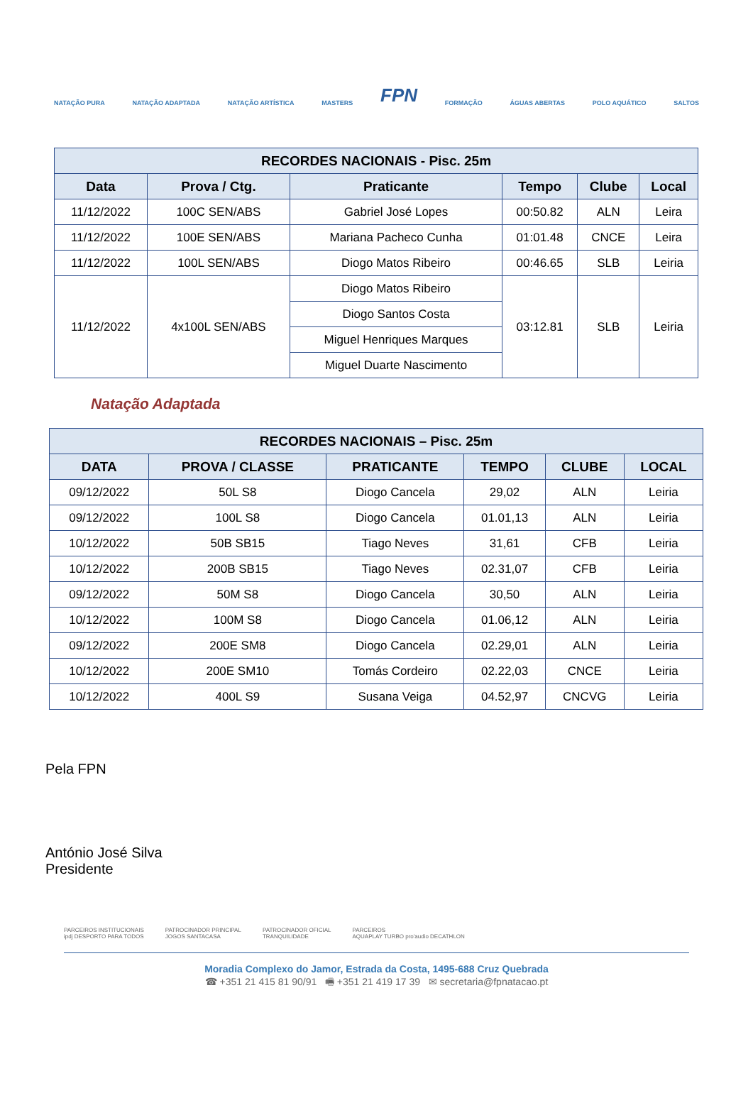NATAÇÃO PURA NATAÇÃO ADAPTADA NATAÇÃO ARTÍSTICA MASTERS FPN FORMAÇÃO ÁGUAS ABERTAS POLO AQUÁTICO SALTOS
| RECORDES NACIONAIS - Pisc. 25m | | | | | |
| --- | --- | --- | --- | --- | --- |
| Data | Prova / Ctg. | Praticante | Tempo | Clube | Local |
| 11/12/2022 | 100C SEN/ABS | Gabriel José Lopes | 00:50.82 | ALN | Leira |
| 11/12/2022 | 100E SEN/ABS | Mariana Pacheco Cunha | 01:01.48 | CNCE | Leira |
| 11/12/2022 | 100L SEN/ABS | Diogo Matos Ribeiro | 00:46.65 | SLB | Leiria |
| 11/12/2022 | 4x100L SEN/ABS | Diogo Matos Ribeiro | 03:12.81 | SLB | Leiria |
| | | Diogo Santos Costa | | | |
| | | Miguel Henriques Marques | | | |
| | | Miguel Duarte Nascimento | | | |
Natação Adaptada
| RECORDES NACIONAIS – Pisc. 25m | | | | | |
| --- | --- | --- | --- | --- | --- |
| DATA | PROVA / CLASSE | PRATICANTE | TEMPO | CLUBE | LOCAL |
| 09/12/2022 | 50L S8 | Diogo Cancela | 29,02 | ALN | Leiria |
| 09/12/2022 | 100L S8 | Diogo Cancela | 01.01,13 | ALN | Leiria |
| 10/12/2022 | 50B SB15 | Tiago Neves | 31,61 | CFB | Leiria |
| 10/12/2022 | 200B SB15 | Tiago Neves | 02.31,07 | CFB | Leiria |
| 09/12/2022 | 50M S8 | Diogo Cancela | 30,50 | ALN | Leiria |
| 10/12/2022 | 100M S8 | Diogo Cancela | 01.06,12 | ALN | Leiria |
| 09/12/2022 | 200E SM8 | Diogo Cancela | 02.29,01 | ALN | Leiria |
| 10/12/2022 | 200E SM10 | Tomás Cordeiro | 02.22,03 | CNCE | Leiria |
| 10/12/2022 | 400L S9 | Susana Veiga | 04.52,97 | CNCVG | Leiria |
Pela FPN
António José Silva
Presidente
PARCEIROS INSTITUCIONAIS
ipdj DESPORTO PARA TODOS PATROCINADOR PRINCIPAL
JOGOS SANTACASA PATROCINADOR OFICIAL
TRANQUILIDADE PARCEIROS
AQUAPLAY TURBO pro'audio DECATHLON
Moradia Complexo do Jamor, Estrada da Costa, 1495-688 Cruz Quebrada
☎ +351 21 415 81 90/91 🖷 +351 21 419 17 39 ✉ secretaria@fpnatacao.pt